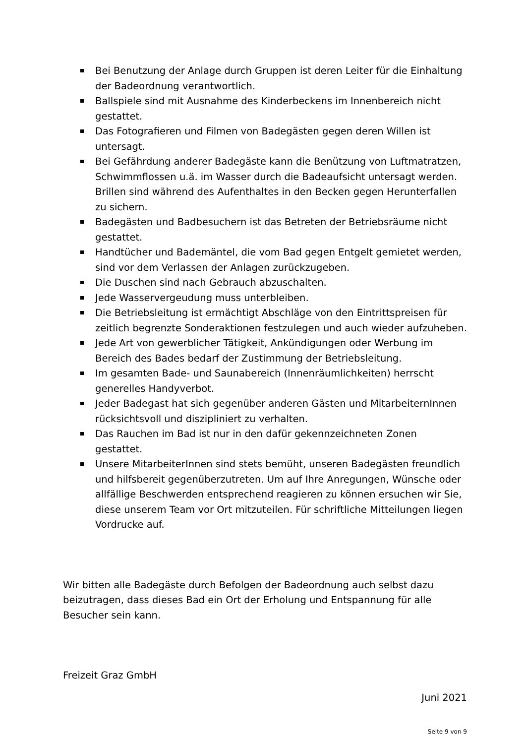Bei Benutzung der Anlage durch Gruppen ist deren Leiter für die Einhaltung der Badeordnung verantwortlich.
Ballspiele sind mit Ausnahme des Kinderbeckens im Innenbereich nicht gestattet.
Das Fotografieren und Filmen von Badegästen gegen deren Willen ist untersagt.
Bei Gefährdung anderer Badegäste kann die Benützung von Luftmatratzen, Schwimmflossen u.ä. im Wasser durch die Badeaufsicht untersagt werden. Brillen sind während des Aufenthaltes in den Becken gegen Herunterfallen zu sichern.
Badegästen und Badbesuchern ist das Betreten der Betriebsräume nicht gestattet.
Handtücher und Bademäntel, die vom Bad gegen Entgelt gemietet werden, sind vor dem Verlassen der Anlagen zurückzugeben.
Die Duschen sind nach Gebrauch abzuschalten.
Jede Wasservergeudung muss unterbleiben.
Die Betriebsleitung ist ermächtigt Abschläge von den Eintrittspreisen für zeitlich begrenzte Sonderaktionen festzulegen und auch wieder aufzuheben.
Jede Art von gewerblicher Tätigkeit, Ankündigungen oder Werbung im Bereich des Bades bedarf der Zustimmung der Betriebsleitung.
Im gesamten Bade- und Saunabereich (Innenräumlichkeiten) herrscht generelles Handyverbot.
Jeder Badegast hat sich gegenüber anderen Gästen und MitarbeiternInnen rücksichtsvoll und diszipliniert zu verhalten.
Das Rauchen im Bad ist nur in den dafür gekennzeichneten Zonen gestattet.
Unsere MitarbeiterInnen sind stets bemüht, unseren Badegästen freundlich und hilfsbereit gegenüberzutreten. Um auf Ihre Anregungen, Wünsche oder allfällige Beschwerden entsprechend reagieren zu können ersuchen wir Sie, diese unserem Team vor Ort mitzuteilen. Für schriftliche Mitteilungen liegen Vordrucke auf.
Wir bitten alle Badegäste durch Befolgen der Badeordnung auch selbst dazu beizutragen, dass dieses Bad ein Ort der Erholung und Entspannung für alle Besucher sein kann.
Freizeit Graz GmbH
Juni 2021
Seite 9 von 9